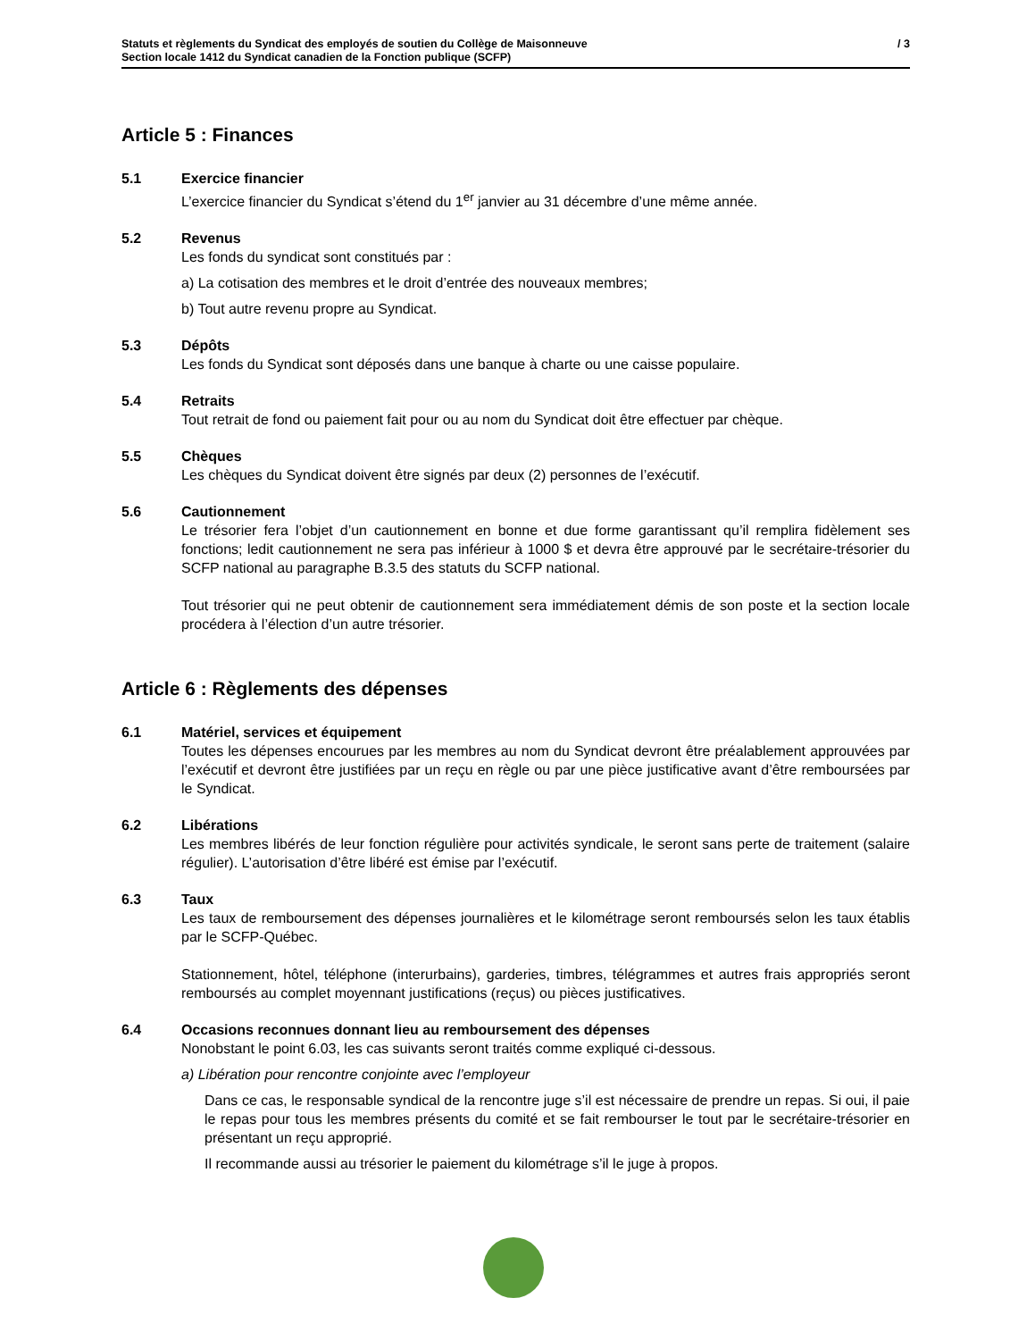Statuts et règlements du Syndicat des employés de soutien du Collège de Maisonneuve
Section locale 1412 du Syndicat canadien de la Fonction publique (SCFP)
/ 3
Article 5 : Finances
5.1 Exercice financier
L’exercice financier du Syndicat s’étend du 1<sup>er</sup> janvier au 31 décembre d’une même année.
5.2 Revenus
Les fonds du syndicat sont constitués par :
a) La cotisation des membres et le droit d’entrée des nouveaux membres;
b) Tout autre revenu propre au Syndicat.
5.3 Dépôts
Les fonds du Syndicat sont déposés dans une banque à charte ou une caisse populaire.
5.4 Retraits
Tout retrait de fond ou paiement fait pour ou au nom du Syndicat doit être effectuer par chèque.
5.5 Chèques
Les chèques du Syndicat doivent être signés par deux (2) personnes de l’exécutif.
5.6 Cautionnement
Le trésorier fera l’objet d’un cautionnement en bonne et due forme garantissant qu’il remplira fidèlement ses fonctions; ledit cautionnement ne sera pas inférieur à 1000 $ et devra être approuvé par le secrétaire-trésorier du SCFP national au paragraphe B.3.5 des statuts du SCFP national.
Tout trésorier qui ne peut obtenir de cautionnement sera immédiatement démis de son poste et la section locale procédera à l’élection d’un autre trésorier.
Article 6 : Règlements des dépenses
6.1 Matériel, services et équipement
Toutes les dépenses encourues par les membres au nom du Syndicat devront être préalablement approuvées par l’exécutif et devront être justifiées par un reçu en règle ou par une pièce justificative avant d’être remboursées par le Syndicat.
6.2 Libérations
Les membres libérés de leur fonction régulière pour activités syndicale, le seront sans perte de traitement (salaire régulier). L’autorisation d’être libéré est émise par l’exécutif.
6.3 Taux
Les taux de remboursement des dépenses journalières et le kilométrage seront remboursés selon les taux établis par le SCFP-Québec.
Stationnement, hôtel, téléphone (interurbains), garderies, timbres, télégrammes et autres frais appropriés seront remboursés au complet moyennant justifications (reçus) ou pièces justificatives.
6.4 Occasions reconnues donnant lieu au remboursement des dépenses
Nonobstant le point 6.03, les cas suivants seront traités comme expliqué ci-dessous.
a) Libération pour rencontre conjointe avec l’employeur
Dans ce cas, le responsable syndical de la rencontre juge s’il est nécessaire de prendre un repas. Si oui, il paie le repas pour tous les membres présents du comité et se fait rembourser le tout par le secrétaire-trésorier en présentant un reçu approprié.
Il recommande aussi au trésorier le paiement du kilométrage s’il le juge à propos.